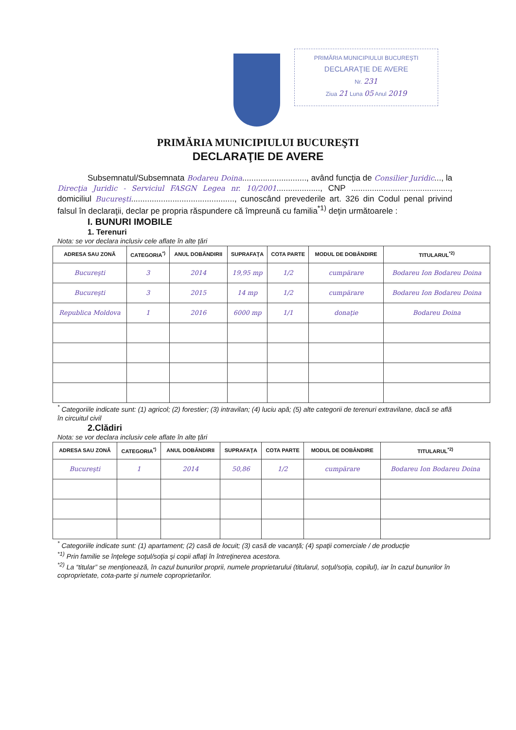PRIMĂRIA MUNICIPIULUI BUCUREŞTI
DECLARAŢIE DE AVERE
Nr. 231
Ziua 21 Luna 05 Anul 2019
PRIMĂRIA MUNICIPIULUI BUCUREŞTI
DECLARAŢIE DE AVERE
Subsemnatul/Subsemnata Bodareu Doina............................, având funcţia de Consilier Juridic..., la Direcţia Juridic - Serviciul FASGN Legea nr. 10/2001..................., CNP ..........................................., domiciliul Bucureşti............................................., cunoscând prevederile art. 326 din Codul penal privind falsul în declaraţii, declar pe propria răspundere că împreună cu familia<sup>*1)</sup> deţin următoarele :
I. BUNURI IMOBILE
1. Terenuri
Nota: se vor declara inclusiv cele aflate în alte ţări
| ADRESA SAU ZONĂ | CATEGORIA<sup>*)</sup> | ANUL DOBÂNDIRII | SUPRAFAŢA | COTA PARTE | MODUL DE DOBÂNDIRE | TITULARUL<sup>*2)</sup> |
| --- | --- | --- | --- | --- | --- | --- |
| Bucureşti | 3 | 2014 | 19,95 mp | 1/2 | cumpărare | Bodareu Ion Bodareu Doina |
| Bucureşti | 3 | 2015 | 14 mp | 1/2 | cumpărare | Bodareu Ion Bodareu Doina |
| Republica Moldova | 1 | 2016 | 6000 mp | 1/1 | donaţie | Bodareu Doina |
<sup>*</sup> Categoriile indicate sunt: (1) agricol; (2) forestier; (3) intravilan; (4) luciu apă; (5) alte categorii de terenuri extravilane, dacă se află în circuitul civil
2.Clădiri
Nota: se vor declara inclusiv cele aflate în alte ţări
| ADRESA SAU ZONĂ | CATEGORIA<sup>*)</sup> | ANUL DOBÂNDIRII | SUPRAFAŢA | COTA PARTE | MODUL DE DOBÂNDIRE | TITULARUL<sup>*2)</sup> |
| --- | --- | --- | --- | --- | --- | --- |
| Bucureşti | 1 | 2014 | 50,86 | 1/2 | cumpărare | Bodareu Ion Bodareu Doina |
<sup>*</sup> Categoriile indicate sunt: (1) apartament; (2) casă de locuit; (3) casă de vacanţă; (4) spaţii comerciale / de producţie
<sup>*1)</sup> Prin familie se înţelege soţul/soţia şi copii aflaţi în întreţinerea acestora.
<sup>*2)</sup> La “titular” se menţionează, în cazul bunurilor proprii, numele proprietarului (titularul, soţul/soţia, copilul), iar în cazul bunurilor în coproprietate, cota-parte şi numele coproprietarilor.